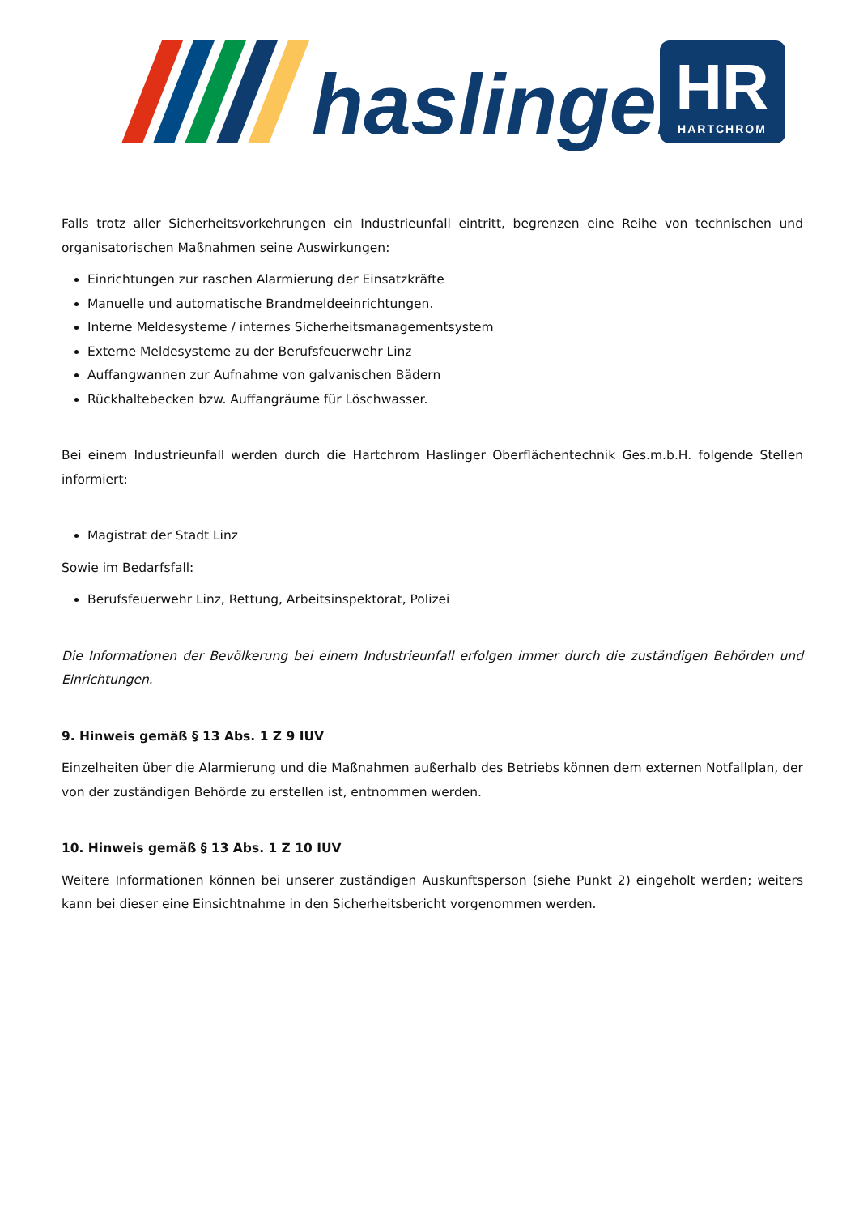haslinger
HR
HARTCHROM
Falls trotz aller Sicherheitsvorkehrungen ein Industrieunfall eintritt, begrenzen eine Reihe von technischen und organisatorischen Maßnahmen seine Auswirkungen:
Einrichtungen zur raschen Alarmierung der Einsatzkräfte
Manuelle und automatische Brandmeldeeinrichtungen.
Interne Meldesysteme / internes Sicherheitsmanagementsystem
Externe Meldesysteme zu der Berufsfeuerwehr Linz
Auffangwannen zur Aufnahme von galvanischen Bädern
Rückhaltebecken bzw. Auffangräume für Löschwasser.
Bei einem Industrieunfall werden durch die Hartchrom Haslinger Oberflächentechnik Ges.m.b.H. folgende Stellen informiert:
Magistrat der Stadt Linz
Sowie im Bedarfsfall:
Berufsfeuerwehr Linz, Rettung, Arbeitsinspektorat, Polizei
Die Informationen der Bevölkerung bei einem Industrieunfall erfolgen immer durch die zuständigen Behörden und Einrichtungen.
9. Hinweis gemäß § 13 Abs. 1 Z 9 IUV
Einzelheiten über die Alarmierung und die Maßnahmen außerhalb des Betriebs können dem externen Notfallplan, der von der zuständigen Behörde zu erstellen ist, entnommen werden.
10. Hinweis gemäß § 13 Abs. 1 Z 10 IUV
Weitere Informationen können bei unserer zuständigen Auskunftsperson (siehe Punkt 2) eingeholt werden; weiters kann bei dieser eine Einsichtnahme in den Sicherheitsbericht vorgenommen werden.